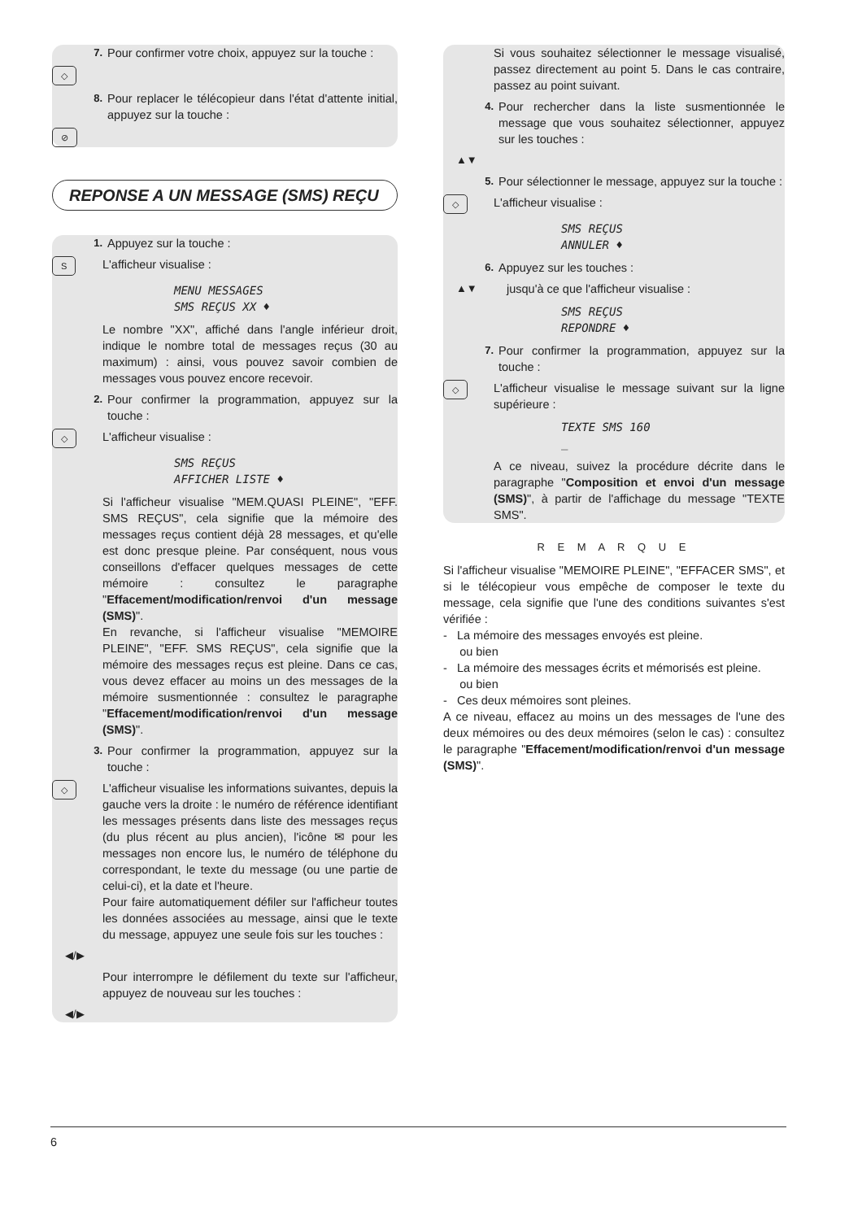7. Pour confirmer votre choix, appuyez sur la touche :
◇
8. Pour replacer le télécopieur dans l'état d'attente initial, appuyez sur la touche :
⊘
REPONSE A UN MESSAGE (SMS) REÇU
1. Appuyez sur la touche :
S
L'afficheur visualise :
MENU MESSAGES
SMS REÇUS XX ♦
Le nombre "XX", affiché dans l'angle inférieur droit, indique le nombre total de messages reçus (30 au maximum) : ainsi, vous pouvez savoir combien de messages vous pouvez encore recevoir.
2. Pour confirmer la programmation, appuyez sur la touche :
◇
L'afficheur visualise :
SMS REÇUS
AFFICHER LISTE ♦
Si l'afficheur visualise "MEM.QUASI PLEINE", "EFF. SMS REÇUS", cela signifie que la mémoire des messages reçus contient déjà 28 messages, et qu'elle est donc presque pleine. Par conséquent, nous vous conseillons d'effacer quelques messages de cette mémoire : consultez le paragraphe "Effacement/modification/renvoi d'un message (SMS)".
En revanche, si l'afficheur visualise "MEMOIRE PLEINE", "EFF. SMS REÇUS", cela signifie que la mémoire des messages reçus est pleine. Dans ce cas, vous devez effacer au moins un des messages de la mémoire susmentionnée : consultez le paragraphe "Effacement/modification/renvoi d'un message (SMS)".
3. Pour confirmer la programmation, appuyez sur la touche :
◇
L'afficheur visualise les informations suivantes, depuis la gauche vers la droite : le numéro de référence identifiant les messages présents dans liste des messages reçus (du plus récent au plus ancien), l'icône ✉ pour les messages non encore lus, le numéro de téléphone du correspondant, le texte du message (ou une partie de celui-ci), et la date et l'heure.
Pour faire automatiquement défiler sur l'afficheur toutes les données associées au message, ainsi que le texte du message, appuyez une seule fois sur les touches :
◀/▶
Pour interrompre le défilement du texte sur l'afficheur, appuyez de nouveau sur les touches :
◀/▶
Si vous souhaitez sélectionner le message visualisé, passez directement au point 5. Dans le cas contraire, passez au point suivant.
4. Pour rechercher dans la liste susmentionnée le message que vous souhaitez sélectionner, appuyez sur les touches :
▲▼
5. Pour sélectionner le message, appuyez sur la touche :
◇
L'afficheur visualise :
SMS REÇUS
ANNULER ♦
6. Appuyez sur les touches :
▲▼ jusqu'à ce que l'afficheur visualise :
SMS REÇUS
REPONDRE ♦
7. Pour confirmer la programmation, appuyez sur la touche :
◇
L'afficheur visualise le message suivant sur la ligne supérieure :
TEXTE SMS 160
_
A ce niveau, suivez la procédure décrite dans le paragraphe "Composition et envoi d'un message (SMS)", à partir de l'affichage du message "TEXTE SMS".
R E M A R Q U E
Si l'afficheur visualise "MEMOIRE PLEINE", "EFFACER SMS", et si le télécopieur vous empêche de composer le texte du message, cela signifie que l'une des conditions suivantes s'est vérifiée :
- La mémoire des messages envoyés est pleine.
ou bien
- La mémoire des messages écrits et mémorisés est pleine.
ou bien
- Ces deux mémoires sont pleines.
A ce niveau, effacez au moins un des messages de l'une des deux mémoires ou des deux mémoires (selon le cas) : consultez le paragraphe "Effacement/modification/renvoi d'un message (SMS)".
6